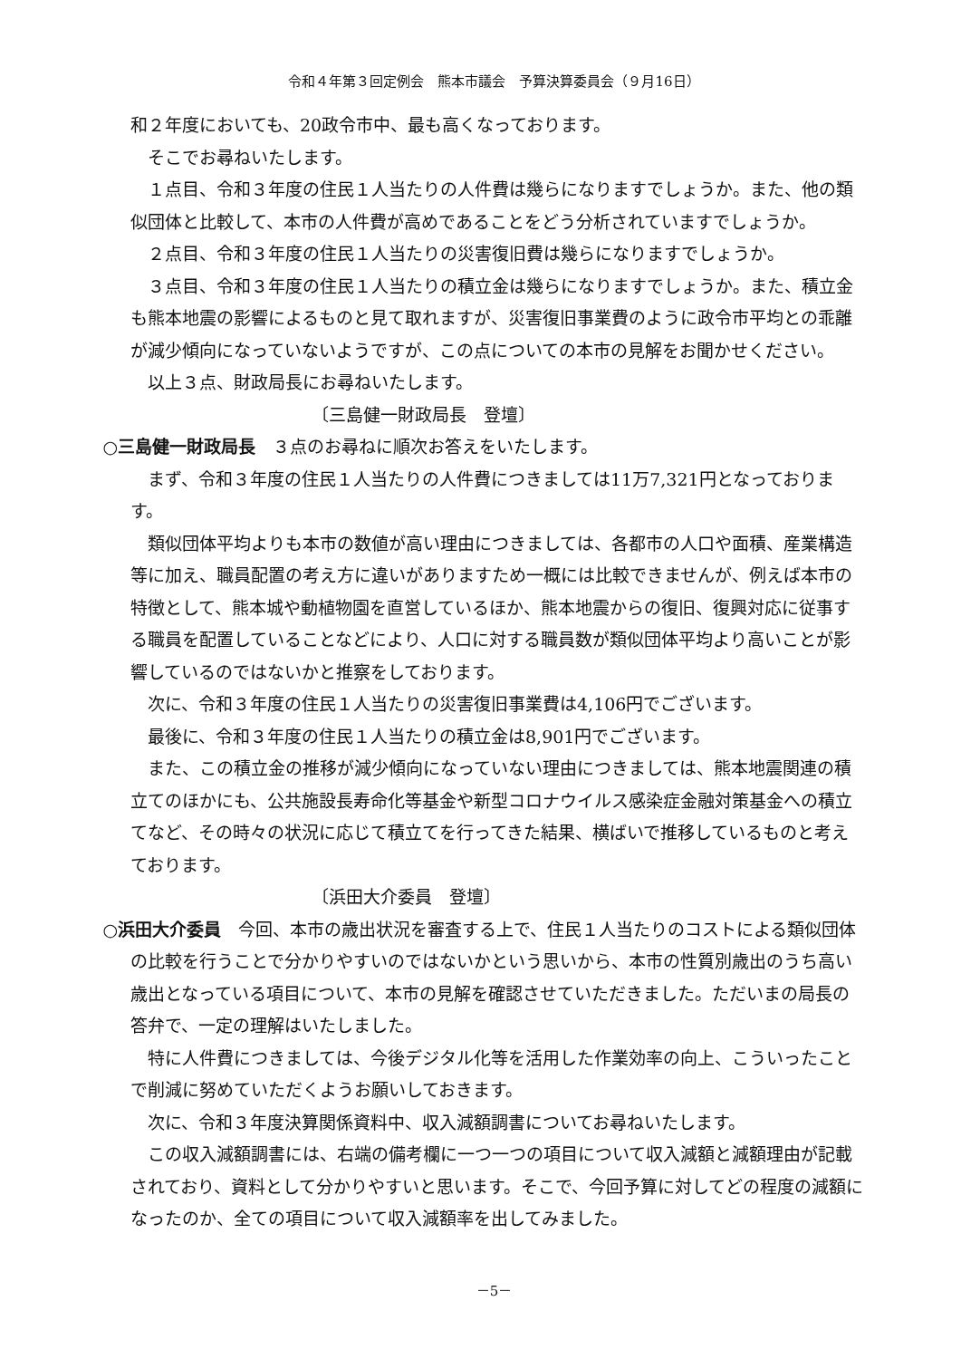令和４年第３回定例会　熊本市議会　予算決算委員会（９月16日）
和２年度においても、20政令市中、最も高くなっております。
そこでお尋ねいたします。
１点目、令和３年度の住民１人当たりの人件費は幾らになりますでしょうか。また、他の類似団体と比較して、本市の人件費が高めであることをどう分析されていますでしょうか。
２点目、令和３年度の住民１人当たりの災害復旧費は幾らになりますでしょうか。
３点目、令和３年度の住民１人当たりの積立金は幾らになりますでしょうか。また、積立金も熊本地震の影響によるものと見て取れますが、災害復旧事業費のように政令市平均との乖離が減少傾向になっていないようですが、この点についての本市の見解をお聞かせください。
以上３点、財政局長にお尋ねいたします。
〔三島健一財政局長　登壇〕
○三島健一財政局長　３点のお尋ねに順次お答えをいたします。
まず、令和３年度の住民１人当たりの人件費につきましては11万7,321円となっております。
類似団体平均よりも本市の数値が高い理由につきましては、各都市の人口や面積、産業構造等に加え、職員配置の考え方に違いがありますため一概には比較できませんが、例えば本市の特徴として、熊本城や動植物園を直営しているほか、熊本地震からの復旧、復興対応に従事する職員を配置していることなどにより、人口に対する職員数が類似団体平均より高いことが影響しているのではないかと推察をしております。
次に、令和３年度の住民１人当たりの災害復旧事業費は4,106円でございます。
最後に、令和３年度の住民１人当たりの積立金は8,901円でございます。
また、この積立金の推移が減少傾向になっていない理由につきましては、熊本地震関連の積立てのほかにも、公共施設長寿命化等基金や新型コロナウイルス感染症金融対策基金への積立てなど、その時々の状況に応じて積立てを行ってきた結果、横ばいで推移しているものと考えております。
〔浜田大介委員　登壇〕
○浜田大介委員　今回、本市の歳出状況を審査する上で、住民１人当たりのコストによる類似団体の比較を行うことで分かりやすいのではないかという思いから、本市の性質別歳出のうち高い歳出となっている項目について、本市の見解を確認させていただきました。ただいまの局長の答弁で、一定の理解はいたしました。
特に人件費につきましては、今後デジタル化等を活用した作業効率の向上、こういったことで削減に努めていただくようお願いしておきます。
次に、令和３年度決算関係資料中、収入減額調書についてお尋ねいたします。
この収入減額調書には、右端の備考欄に一つ一つの項目について収入減額と減額理由が記載されており、資料として分かりやすいと思います。そこで、今回予算に対してどの程度の減額になったのか、全ての項目について収入減額率を出してみました。
－5－